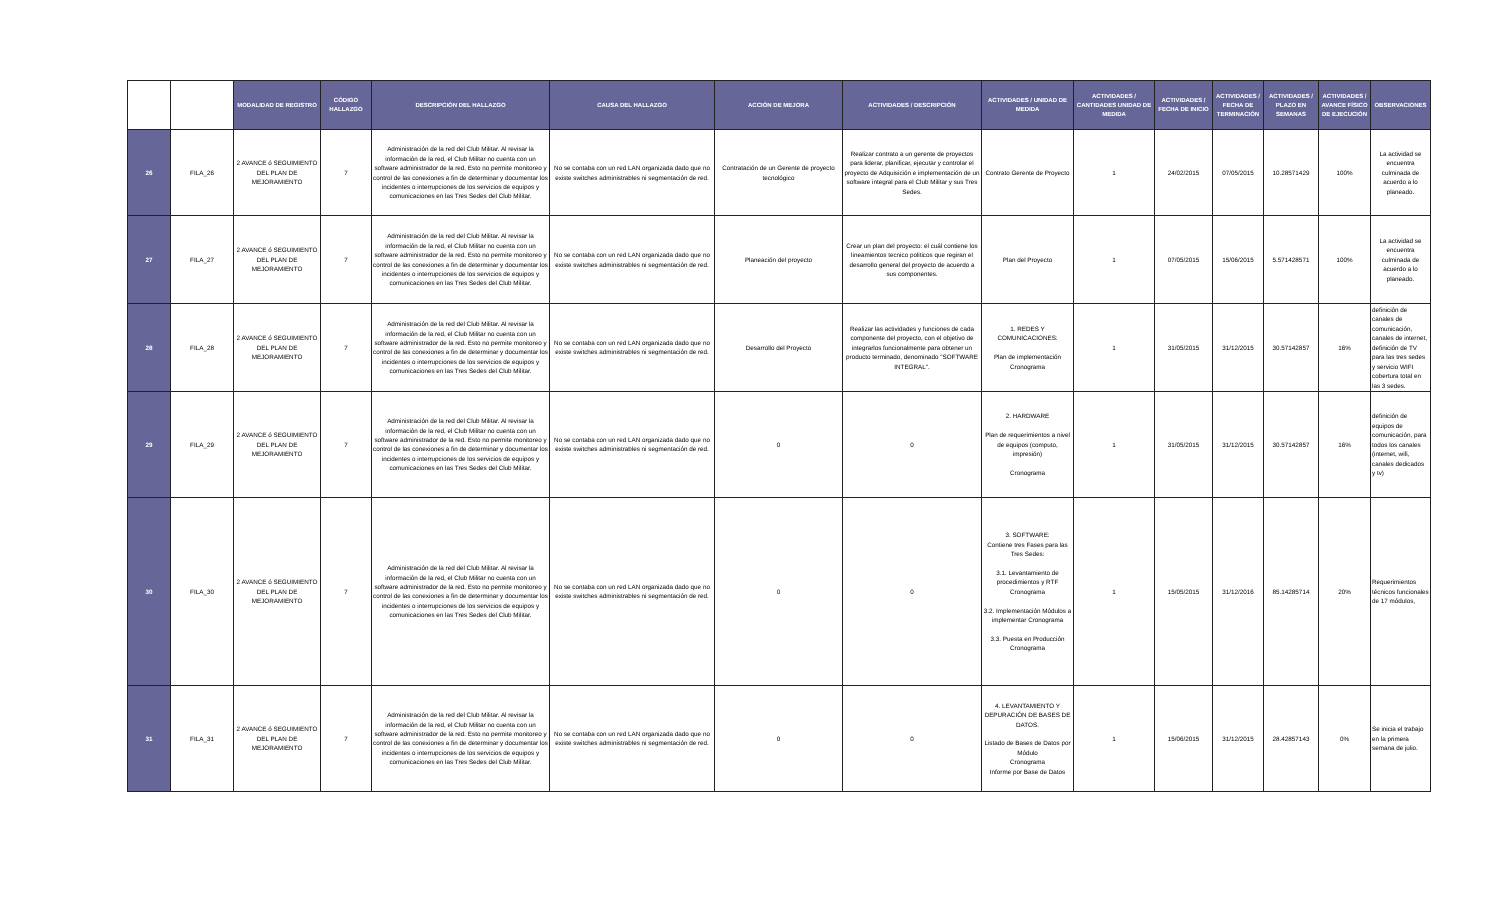| | | MODALIDAD DE REGISTRO | CÓDIGO HALLAZGO | DESCRIPCIÓN DEL HALLAZGO | CAUSA DEL HALLAZGO | ACCIÓN DE MEJORA | ACTIVIDADES / DESCRIPCIÓN | ACTIVIDADES / UNIDAD DE MEDIDA | ACTIVIDADES / CANTIDADES UNIDAD DE MEDIDA | ACTIVIDADES / FECHA DE INICIO | ACTIVIDADES / FECHA DE TERMINACIÓN | ACTIVIDADES / PLAZO EN SEMANAS | ACTIVIDADES / AVANCE FÍSICO DE EJECUCIÓN | OBSERVACIONES |
| --- | --- | --- | --- | --- | --- | --- | --- | --- | --- | --- | --- | --- | --- | --- |
| 26 | FILA_26 | 2 AVANCE ó SEGUIMIENTO DEL PLAN DE MEJORAMIENTO | 7 | Administración de la red del Club Militar. Al revisar la información de la red, el Club Militar no cuenta con un software administrador de la red. Esto no permite monitoreo y control de las conexiones a fin de determinar y documentar los incidentes o interrupciones de los servicios de equipos y comunicaciones en las Tres Sedes del Club Militar. | No se contaba con un red LAN organizada dado que no existe switches administrables ni segmentación de red. | Contratación de un Gerente de proyecto tecnológico | Realizar contrato a un gerente de proyectos para liderar, planificar, ejecutar y controlar el proyecto de Adquisición e implementación de un software integral para el Club Militar y sus Tres Sedes. | Contrato Gerente de Proyecto | 1 | 24/02/2015 | 07/05/2015 | 10.28571429 | 100% | La actividad se encuentra culminada de acuerdo a lo planeado. |
| 27 | FILA_27 | 2 AVANCE ó SEGUIMIENTO DEL PLAN DE MEJORAMIENTO | 7 | Administración de la red del Club Militar. Al revisar la información de la red, el Club Militar no cuenta con un software administrador de la red. Esto no permite monitoreo y control de las conexiones a fin de determinar y documentar los incidentes o interrupciones de los servicios de equipos y comunicaciones en las Tres Sedes del Club Militar. | No se contaba con un red LAN organizada dado que no existe switches administrables ni segmentación de red. | Planeación del proyecto | Crear un plan del proyecto: el cuál contiene los lineamientos tecnico politicos que regiran el desarrollo general del proyecto de acuerdo a sus componentes. | Plan del Proyecto | 1 | 07/05/2015 | 15/06/2015 | 5.571428571 | 100% | La actividad se encuentra culminada de acuerdo a lo planeado. |
| 28 | FILA_28 | 2 AVANCE ó SEGUIMIENTO DEL PLAN DE MEJORAMIENTO | 7 | Administración de la red del Club Militar. Al revisar la información de la red, el Club Militar no cuenta con un software administrador de la red. Esto no permite monitoreo y control de las conexiones a fin de determinar y documentar los incidentes o interrupciones de los servicios de equipos y comunicaciones en las Tres Sedes del Club Militar. | No se contaba con un red LAN organizada dado que no existe switches administrables ni segmentación de red. | Desarrollo del Proyecto | Realizar las actividades y funciones de cada componente del proyecto, con el objetivo de integrarlos funcionalmente para obtener un producto terminado, denominado "SOFTWARE INTEGRAL". | 1. REDES Y COMUNICACIONES: Plan de implementación Cronograma | 1 | 31/05/2015 | 31/12/2015 | 30.57142857 | 16% | definición de canales de comunicación, canales de internet, definición de TV para las tres sedes y servicio WIFI cobertura total en las 3 sedes. |
| 29 | FILA_29 | 2 AVANCE ó SEGUIMIENTO DEL PLAN DE MEJORAMIENTO | 7 | Administración de la red del Club Militar. Al revisar la información de la red, el Club Militar no cuenta con un software administrador de la red. Esto no permite monitoreo y control de las conexiones a fin de determinar y documentar los incidentes o interrupciones de los servicios de equipos y comunicaciones en las Tres Sedes del Club Militar. | No se contaba con un red LAN organizada dado que no existe switches administrables ni segmentación de red. | 0 | 0 | 2. HARDWARE Plan de requerimientos a nivel de equipos (computo, impresión) Cronograma | 1 | 31/05/2015 | 31/12/2015 | 30.57142857 | 16% | definición de equipos de comunicación, para todos los canales (internet, wifi, canales dedicados y tv) |
| 30 | FILA_30 | 2 AVANCE ó SEGUIMIENTO DEL PLAN DE MEJORAMIENTO | 7 | Administración de la red del Club Militar. Al revisar la información de la red, el Club Militar no cuenta con un software administrador de la red. Esto no permite monitoreo y control de las conexiones a fin de determinar y documentar los incidentes o interrupciones de los servicios de equipos y comunicaciones en las Tres Sedes del Club Militar. | No se contaba con un red LAN organizada dado que no existe switches administrables ni segmentación de red. | 0 | 0 | 3. SOFTWARE: Contiene tres Fases para las Tres Sedes: 3.1. Levantamiento de procedimientos y RTF Cronograma 3.2. Implementación Módulos a implementar Cronograma 3.3. Puesta en Producción Cronograma | 1 | 15/05/2015 | 31/12/2016 | 85.14285714 | 20% | Requerimientos técnicos funcionales de 17 módulos, |
| 31 | FILA_31 | 2 AVANCE ó SEGUIMIENTO DEL PLAN DE MEJORAMIENTO | 7 | Administración de la red del Club Militar. Al revisar la información de la red, el Club Militar no cuenta con un software administrador de la red. Esto no permite monitoreo y control de las conexiones a fin de determinar y documentar los incidentes o interrupciones de los servicios de equipos y comunicaciones en las Tres Sedes del Club Militar. | No se contaba con un red LAN organizada dado que no existe switches administrables ni segmentación de red. | 0 | 0 | 4. LEVANTAMIENTO Y DEPURACIÓN DE BASES DE DATOS. Listado de Bases de Datos por Módulo Cronograma Informe por Base de Datos | 1 | 15/06/2015 | 31/12/2015 | 28.42857143 | 0% | Se inicia el trabajo en la primera semana de julio. |